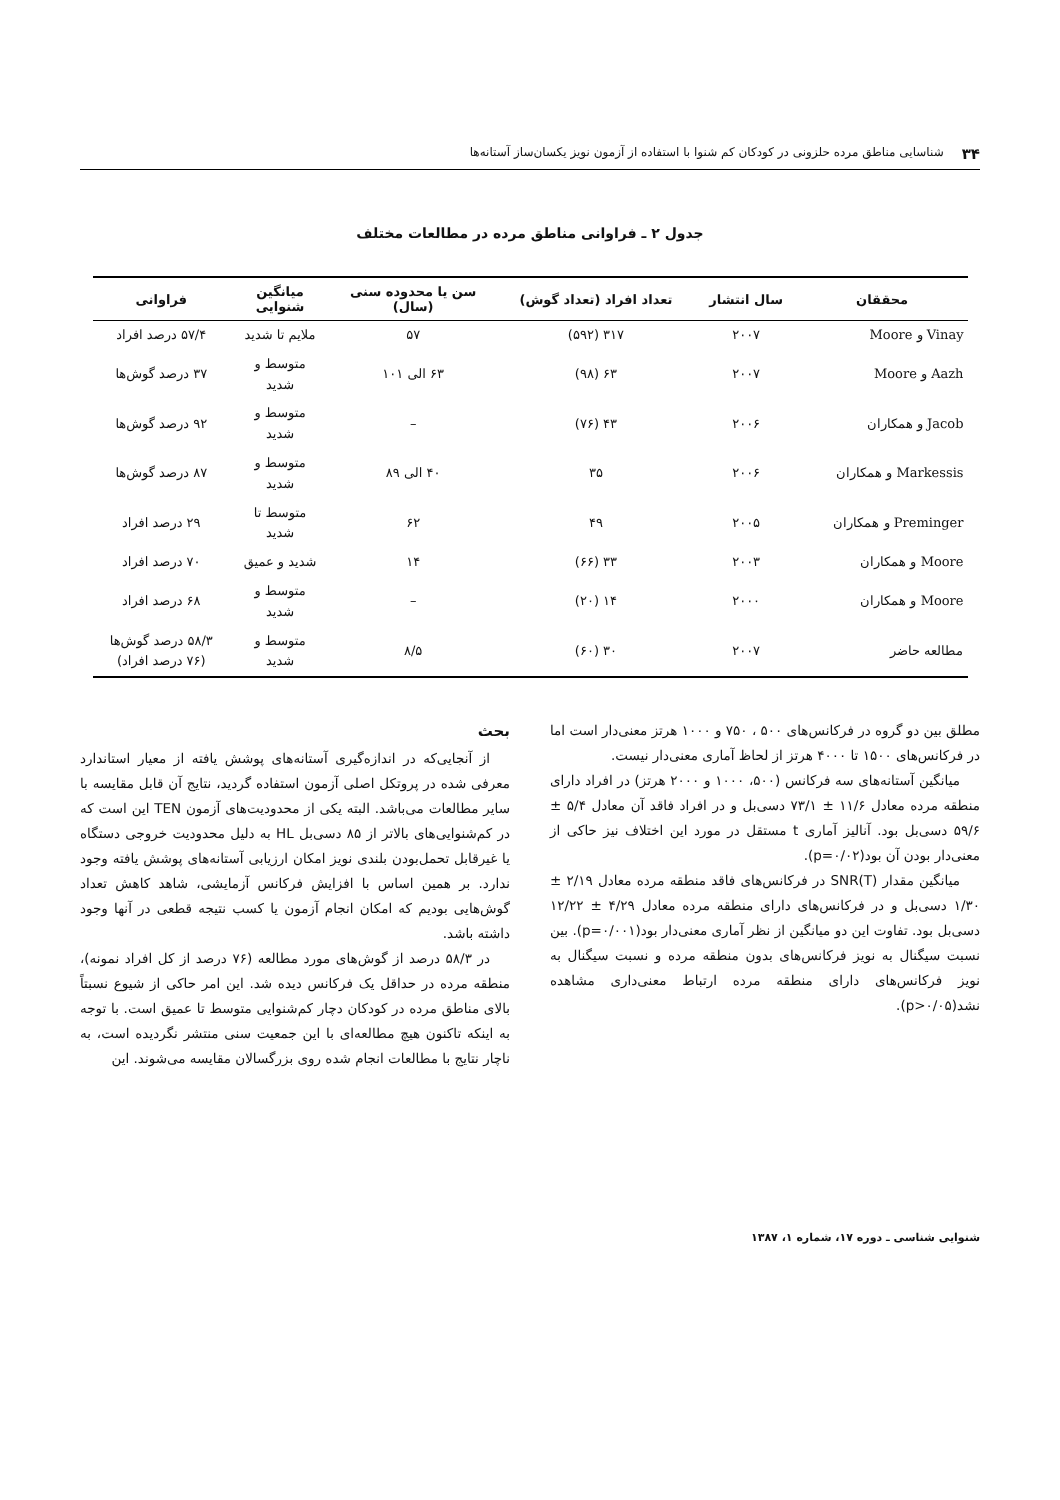۳۴ شناسایی مناطق مرده حلزونی در کودکان کم شنوا با استفاده از آزمون نویز یکسان‌ساز آستانه‌ها
جدول ۲ ـ فراوانی مناطق مرده در مطالعات مختلف
| محققان | سال انتشار | تعداد افراد (تعداد گوش) | سن یا محدوده سنی (سال) | میانگین شنوایی | فراوانی |
| --- | --- | --- | --- | --- | --- |
| Vinay و Moore | ۲۰۰۷ | ۳۱۷ (۵۹۲) | ۵۷ | ملایم تا شدید | ۵۷/۴ درصد افراد |
| Aazh و Moore | ۲۰۰۷ | ۶۳ (۹۸) | ۶۳ الی ۱۰۱ | متوسط و شدید | ۳۷ درصد گوش‌ها |
| Jacob و همکاران | ۲۰۰۶ | ۴۳ (۷۶) | – | متوسط و شدید | ۹۲ درصد گوش‌ها |
| Markessis و همکاران | ۲۰۰۶ | ۳۵ | ۴۰ الی ۸۹ | متوسط و شدید | ۸۷ درصد گوش‌ها |
| Preminger و همکاران | ۲۰۰۵ | ۴۹ | ۶۲ | متوسط تا شدید | ۲۹ درصد افراد |
| Moore و همکاران | ۲۰۰۳ | ۳۳ (۶۶) | ۱۴ | شدید و عمیق | ۷۰ درصد افراد |
| Moore و همکاران | ۲۰۰۰ | ۱۴ (۲۰) | – | متوسط و شدید | ۶۸ درصد افراد |
| مطالعه حاضر | ۲۰۰۷ | ۳۰ (۶۰) | ۸/۵ | متوسط و شدید | ۵۸/۳ درصد گوش‌ها (۷۶ درصد افراد) |
مطلق بین دو گروه در فرکانس‌های ۵۰۰ ، ۷۵۰ و ۱۰۰۰ هرتز معنی‌دار است اما در فرکانس‌های ۱۵۰۰ تا ۴۰۰۰ هرتز از لحاظ آماری معنی‌دار نیست.
میانگین آستانه‌های سه فرکانس (۵۰۰، ۱۰۰۰ و ۲۰۰۰ هرتز) در افراد دارای منطقه مرده معادل ۱۱/۶ ± ۷۳/۱ دسی‌بل و در افراد فاقد آن معادل ۵/۴ ± ۵۹/۶ دسی‌بل بود. آنالیز آماری t مستقل در مورد این اختلاف نیز حاکی از معنی‌دار بودن آن بود(p=۰/۰۲).
میانگین مقدار SNR(T) در فرکانس‌های فاقد منطقه مرده معادل ۲/۱۹ ± ۱/۳۰ دسی‌بل و در فرکانس‌های دارای منطقه مرده معادل ۴/۲۹ ± ۱۲/۲۲ دسی‌بل بود. تفاوت این دو میانگین از نظر آماری معنی‌دار بود(p=۰/۰۰۱). بین نسبت سیگنال به نویز فرکانس‌های بدون منطقه مرده و نسبت سیگنال به نویز فرکانس‌های دارای منطقه مرده ارتباط معنی‌داری مشاهده نشد(p>۰/۰۵).
بحث
از آنجایی‌که در اندازه‌گیری آستانه‌های پوشش یافته از معیار استاندارد معرفی شده در پروتکل اصلی آزمون استفاده گردید، نتایج آن قابل مقایسه با سایر مطالعات می‌باشد. البته یکی از محدودیت‌های آزمون TEN این است که در کم‌شنوایی‌های بالاتر از ۸۵ دسی‌بل HL به دلیل محدودیت خروجی دستگاه یا غیرقابل تحمل‌بودن بلندی نویز امکان ارزیابی آستانه‌های پوشش یافته وجود ندارد. بر همین اساس با افزایش فرکانس آزمایشی، شاهد کاهش تعداد گوش‌هایی بودیم که امکان انجام آزمون یا کسب نتیجه قطعی در آنها وجود داشته باشد.
در ۵۸/۳ درصد از گوش‌های مورد مطالعه (۷۶ درصد از کل افراد نمونه)، منطقه مرده در حداقل یک فرکانس دیده شد. این امر حاکی از شیوع نسبتاً بالای مناطق مرده در کودکان دچار کم‌شنوایی متوسط تا عمیق است. با توجه به اینکه تاکنون هیچ مطالعه‌ای با این جمعیت سنی منتشر نگردیده است، به ناچار نتایج با مطالعات انجام شده روی بزرگسالان مقایسه می‌شوند. این
شنوایی شناسی ـ دوره ۱۷، شماره ۱، ۱۳۸۷